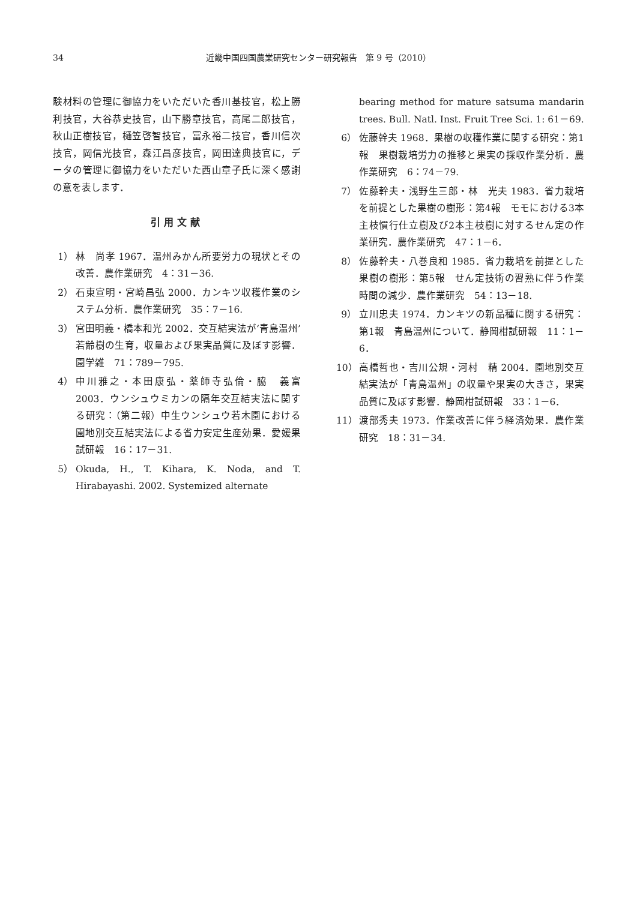34 近畿中国四国農業研究センター研究報告　第 9 号（2010）
験材料の管理に御協力をいただいた香川基技官，松上勝利技官，大谷恭史技官，山下勝章技官，高尾二郎技官，秋山正樹技官，樋笠啓智技官，冨永裕二技官，香川信次技官，岡信光技官，森江昌彦技官，岡田達典技官に，データの管理に御協力をいただいた西山章子氏に深く感謝の意を表します．
引用文献
1） 林　尚孝 1967．温州みかん所要労力の現状とその改善．農作業研究　4：31－36.
2） 石東宣明・宮崎昌弘 2000．カンキツ収穫作業のシステム分析．農作業研究　35：7－16.
3） 宮田明義・橋本和光 2002．交互結実法が‘青島温州’若齢樹の生育，収量および果実品質に及ぼす影響．園学雑　71：789－795.
4） 中川雅之・本田康弘・薬師寺弘倫・脇　義富 2003．ウンシュウミカンの隔年交互結実法に関する研究：（第二報）中生ウンシュウ若木園における園地別交互結実法による省力安定生産効果．愛媛果試研報　16：17－31.
5） Okuda, H., T. Kihara, K. Noda, and T. Hirabayashi. 2002. Systemized alternate
bearing method for mature satsuma mandarin trees. Bull. Natl. Inst. Fruit Tree Sci. 1: 61－69.
6） 佐藤幹夫 1968．果樹の収穫作業に関する研究：第1報　果樹栽培労力の推移と果実の採収作業分析．農作業研究　6：74－79.
7） 佐藤幹夫・浅野生三郎・林　光夫 1983．省力栽培を前提とした果樹の樹形：第4報　モモにおける3本主枝慣行仕立樹及び2本主枝樹に対するせん定の作業研究．農作業研究　47：1－6．
8） 佐藤幹夫・八巻良和 1985．省力栽培を前提とした果樹の樹形：第5報　せん定技術の習熟に伴う作業時間の減少．農作業研究　54：13－18.
9） 立川忠夫 1974．カンキツの新品種に関する研究：第1報　青島温州について．静岡柑試研報　11：1－6．
10） 高橋哲也・吉川公規・河村　精 2004．園地別交互結実法が「青島温州」の収量や果実の大きさ，果実品質に及ぼす影響．静岡柑試研報　33：1－6．
11） 渡部秀夫 1973．作業改善に伴う経済効果．農作業研究　18：31－34.